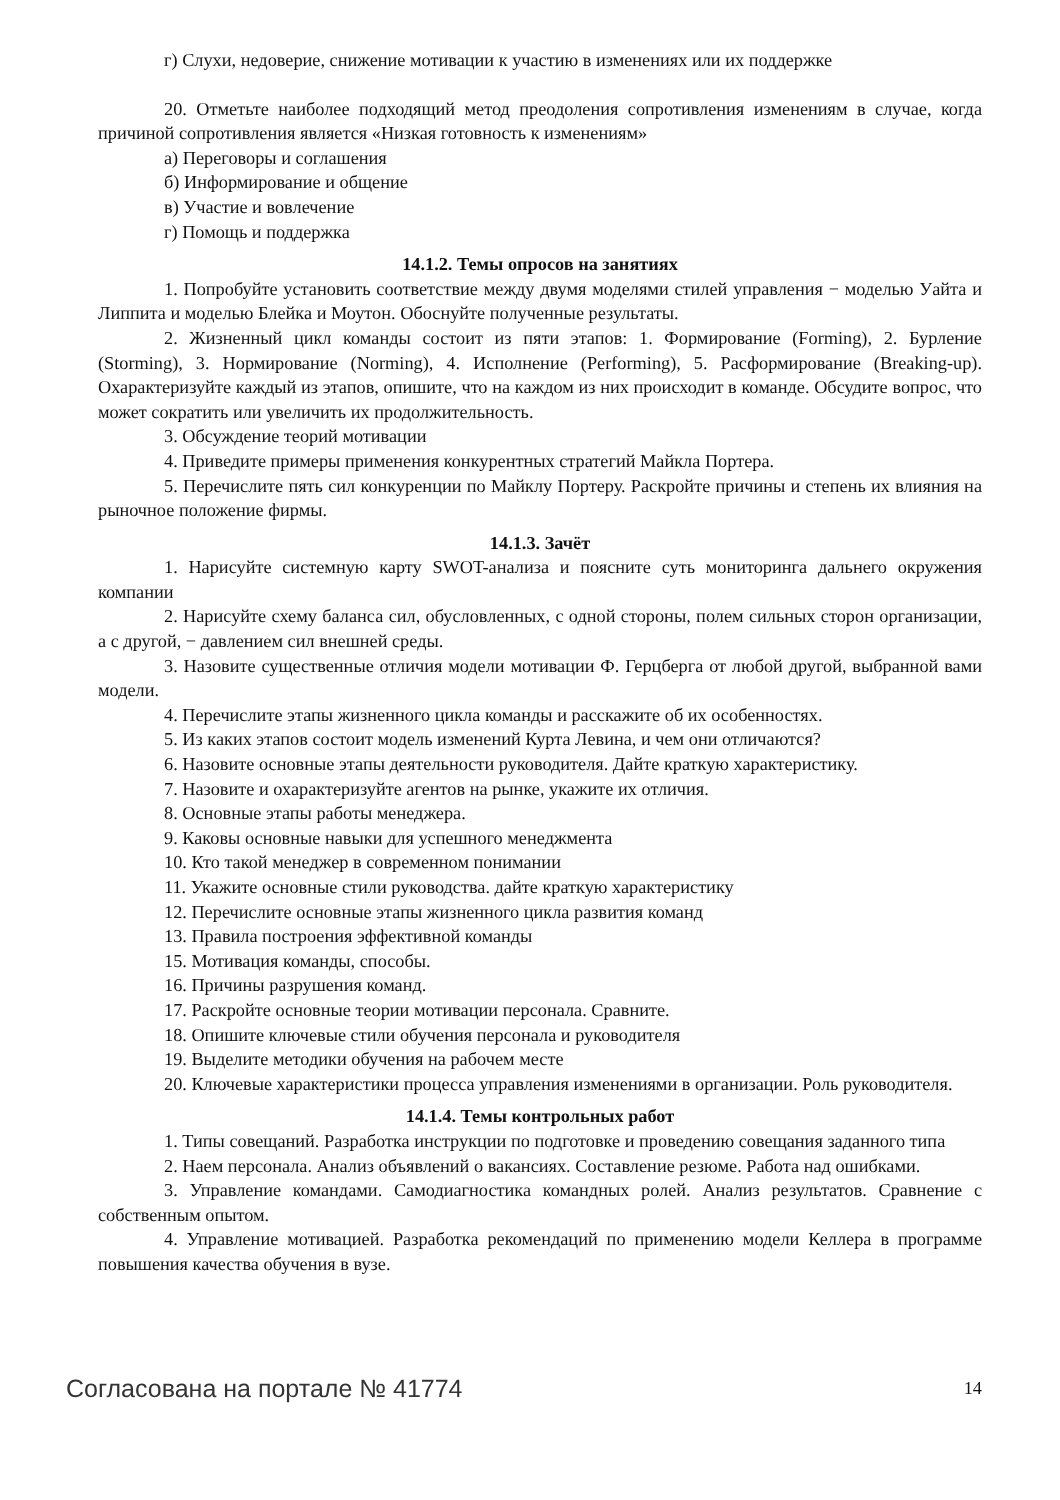г) Слухи, недоверие, снижение мотивации к участию в изменениях или их поддержке
20. Отметьте наиболее подходящий метод преодоления сопротивления изменениям в случае, когда причиной сопротивления является «Низкая готовность к изменениям»
а) Переговоры и соглашения
б) Информирование и общение
в) Участие и вовлечение
г) Помощь и поддержка
14.1.2. Темы опросов на занятиях
1. Попробуйте установить соответствие между двумя моделями стилей управления − моделью Уайта и Липпита и моделью Блейка и Моутон. Обоснуйте полученные результаты.
2. Жизненный цикл команды состоит из пяти этапов: 1. Формирование (Forming), 2. Бурление (Storming), 3. Нормирование (Norming), 4. Исполнение (Performing), 5. Расформирование (Breaking-up). Охарактеризуйте каждый из этапов, опишите, что на каждом из них происходит в команде. Обсудите вопрос, что может сократить или увеличить их продолжительность.
3. Обсуждение теорий мотивации
4. Приведите примеры применения конкурентных стратегий Майкла Портера.
5. Перечислите пять сил конкуренции по Майклу Портеру. Раскройте причины и степень их влияния на рыночное положение фирмы.
14.1.3. Зачёт
1. Нарисуйте системную карту SWOT-анализа и поясните суть мониторинга дальнего окружения компании
2. Нарисуйте схему баланса сил, обусловленных, с одной стороны, полем сильных сторон организации, а с другой, − давлением сил внешней среды.
3. Назовите существенные отличия модели мотивации Ф. Герцберга от любой другой, выбранной вами модели.
4. Перечислите этапы жизненного цикла команды и расскажите об их особенностях.
5. Из каких этапов состоит модель изменений Курта Левина, и чем они отличаются?
6. Назовите основные этапы деятельности руководителя. Дайте краткую характеристику.
7. Назовите и охарактеризуйте агентов на рынке, укажите их отличия.
8. Основные этапы работы менеджера.
9. Каковы основные навыки для успешного менеджмента
10. Кто такой менеджер в современном понимании
11. Укажите основные стили руководства. дайте краткую характеристику
12. Перечислите основные этапы жизненного цикла развития команд
13. Правила построения эффективной команды
15. Мотивация команды, способы.
16. Причины разрушения команд.
17. Раскройте основные теории мотивации персонала. Сравните.
18. Опишите ключевые стили обучения персонала и руководителя
19. Выделите методики обучения на рабочем месте
20. Ключевые характеристики процесса управления изменениями в организации. Роль руководителя.
14.1.4. Темы контрольных работ
1. Типы совещаний. Разработка инструкции по подготовке и проведению совещания заданного типа
2. Наем персонала. Анализ объявлений о вакансиях. Составление резюме. Работа над ошибками.
3. Управление командами. Самодиагностика командных ролей. Анализ результатов. Сравнение с собственным опытом.
4. Управление мотивацией. Разработка рекомендаций по применению модели Келлера в программе повышения качества обучения в вузе.
Согласована на портале № 41774 14